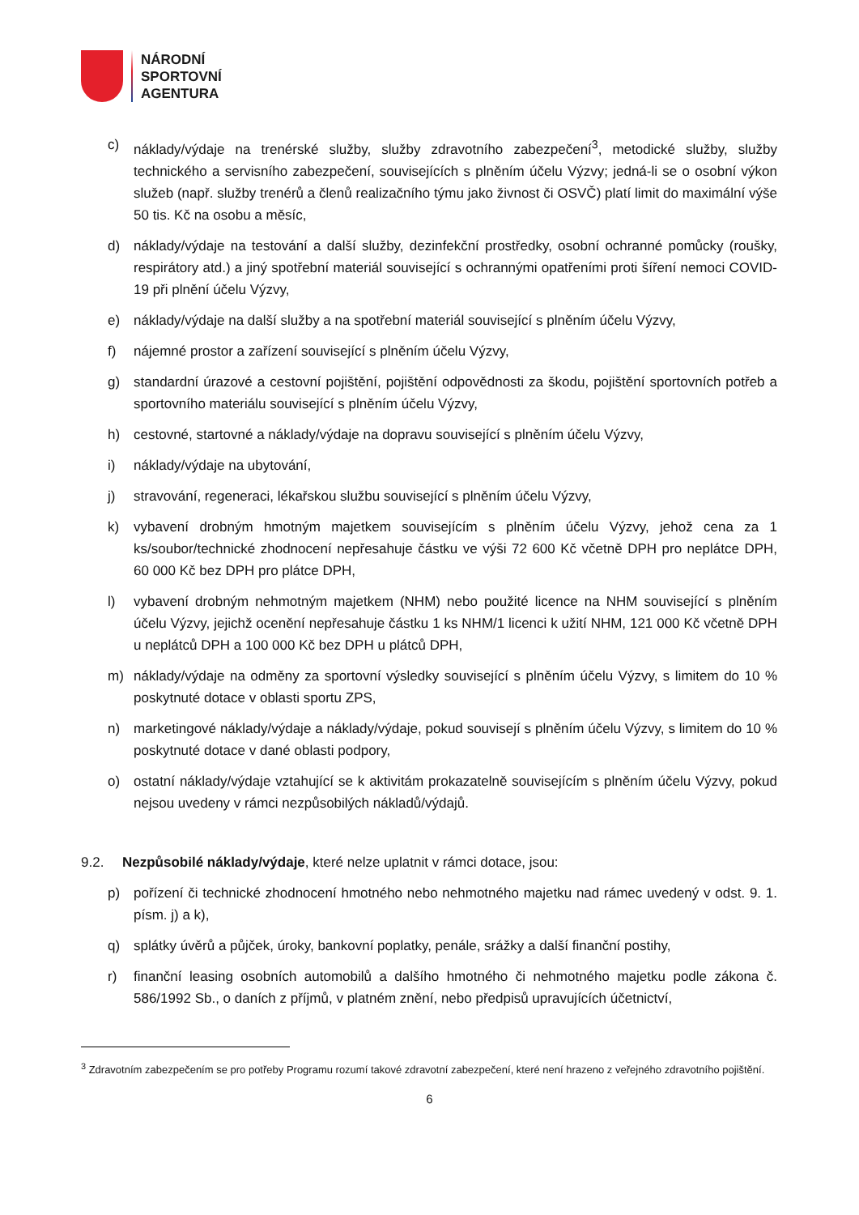NÁRODNÍ
SPORTOVNÍ
AGENTURA
c) náklady/výdaje na trenérské služby, služby zdravotního zabezpečení<sup>3</sup>, metodické služby, služby technického a servisního zabezpečení, souvisejících s plněním účelu Výzvy; jedná-li se o osobní výkon služeb (např. služby trenérů a členů realizačního týmu jako živnost či OSVČ) platí limit do maximální výše 50 tis. Kč na osobu a měsíc,
d) náklady/výdaje na testování a další služby, dezinfekční prostředky, osobní ochranné pomůcky (roušky, respirátory atd.) a jiný spotřební materiál související s ochrannými opatřeními proti šíření nemoci COVID-19 při plnění účelu Výzvy,
e) náklady/výdaje na další služby a na spotřební materiál související s plněním účelu Výzvy,
f) nájemné prostor a zařízení související s plněním účelu Výzvy,
g) standardní úrazové a cestovní pojištění, pojištění odpovědnosti za škodu, pojištění sportovních potřeb a sportovního materiálu související s plněním účelu Výzvy,
h) cestovné, startovné a náklady/výdaje na dopravu související s plněním účelu Výzvy,
i) náklady/výdaje na ubytování,
j) stravování, regeneraci, lékařskou službu související s plněním účelu Výzvy,
k) vybavení drobným hmotným majetkem souvisejícím s plněním účelu Výzvy, jehož cena za 1 ks/soubor/technické zhodnocení nepřesahuje částku ve výši 72 600 Kč včetně DPH pro neplátce DPH, 60 000 Kč bez DPH pro plátce DPH,
l) vybavení drobným nehmotným majetkem (NHM) nebo použité licence na NHM související s plněním účelu Výzvy, jejichž ocenění nepřesahuje částku 1 ks NHM/1 licenci k užití NHM, 121 000 Kč včetně DPH u neplátců DPH a 100 000 Kč bez DPH u plátců DPH,
m) náklady/výdaje na odměny za sportovní výsledky související s plněním účelu Výzvy, s limitem do 10 % poskytnuté dotace v oblasti sportu ZPS,
n) marketingové náklady/výdaje a náklady/výdaje, pokud souvisejí s plněním účelu Výzvy, s limitem do 10 % poskytnuté dotace v dané oblasti podpory,
o) ostatní náklady/výdaje vztahující se k aktivitám prokazatelně souvisejícím s plněním účelu Výzvy, pokud nejsou uvedeny v rámci nezpůsobilých nákladů/výdajů.
9.2. Nezpůsobilé náklady/výdaje, které nelze uplatnit v rámci dotace, jsou:
p) pořízení či technické zhodnocení hmotného nebo nehmotného majetku nad rámec uvedený v odst. 9. 1. písm. j) a k),
q) splátky úvěrů a půjček, úroky, bankovní poplatky, penále, srážky a další finanční postihy,
r) finanční leasing osobních automobilů a dalšího hmotného či nehmotného majetku podle zákona č. 586/1992 Sb., o daních z příjmů, v platném znění, nebo předpisů upravujících účetnictví,
<sup>3</sup> Zdravotním zabezpečením se pro potřeby Programu rozumí takové zdravotní zabezpečení, které není hrazeno z veřejného zdravotního pojištění.
6